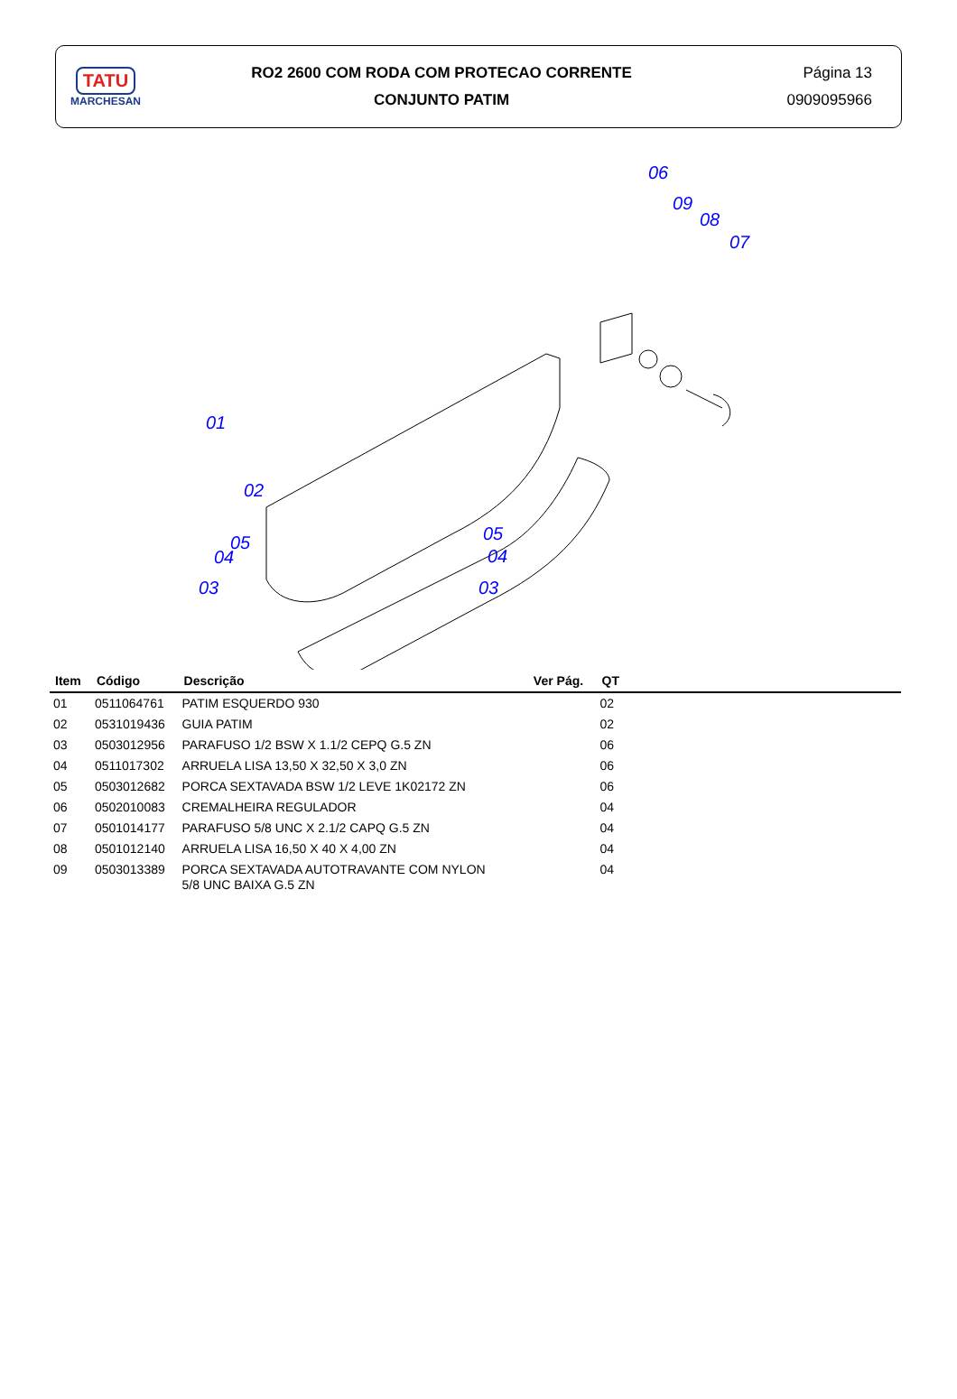TATU
MARCHESAN
RO2 2600 COM RODA COM PROTECAO CORRENTE
CONJUNTO PATIM
Página 13
0909095966
06
09
08
07
01
02
05
04
03
05
04
03
| Item | Código | Descrição | Ver Pág. | QT | |
| --- | --- | --- | --- | --- | --- |
| 01 | 0511064761 | PATIM ESQUERDO 930 | | 02 | |
| 02 | 0531019436 | GUIA PATIM | | 02 | |
| 03 | 0503012956 | PARAFUSO 1/2 BSW X 1.1/2 CEPQ G.5 ZN | | 06 | |
| 04 | 0511017302 | ARRUELA LISA 13,50 X 32,50 X 3,0 ZN | | 06 | |
| 05 | 0503012682 | PORCA SEXTAVADA BSW 1/2 LEVE 1K02172 ZN | | 06 | |
| 06 | 0502010083 | CREMALHEIRA REGULADOR | | 04 | |
| 07 | 0501014177 | PARAFUSO 5/8 UNC X 2.1/2 CAPQ G.5 ZN | | 04 | |
| 08 | 0501012140 | ARRUELA LISA 16,50 X 40 X 4,00 ZN | | 04 | |
| 09 | 0503013389 | PORCA SEXTAVADA AUTOTRAVANTE COM NYLON 5/8 UNC BAIXA G.5 ZN | | 04 | |